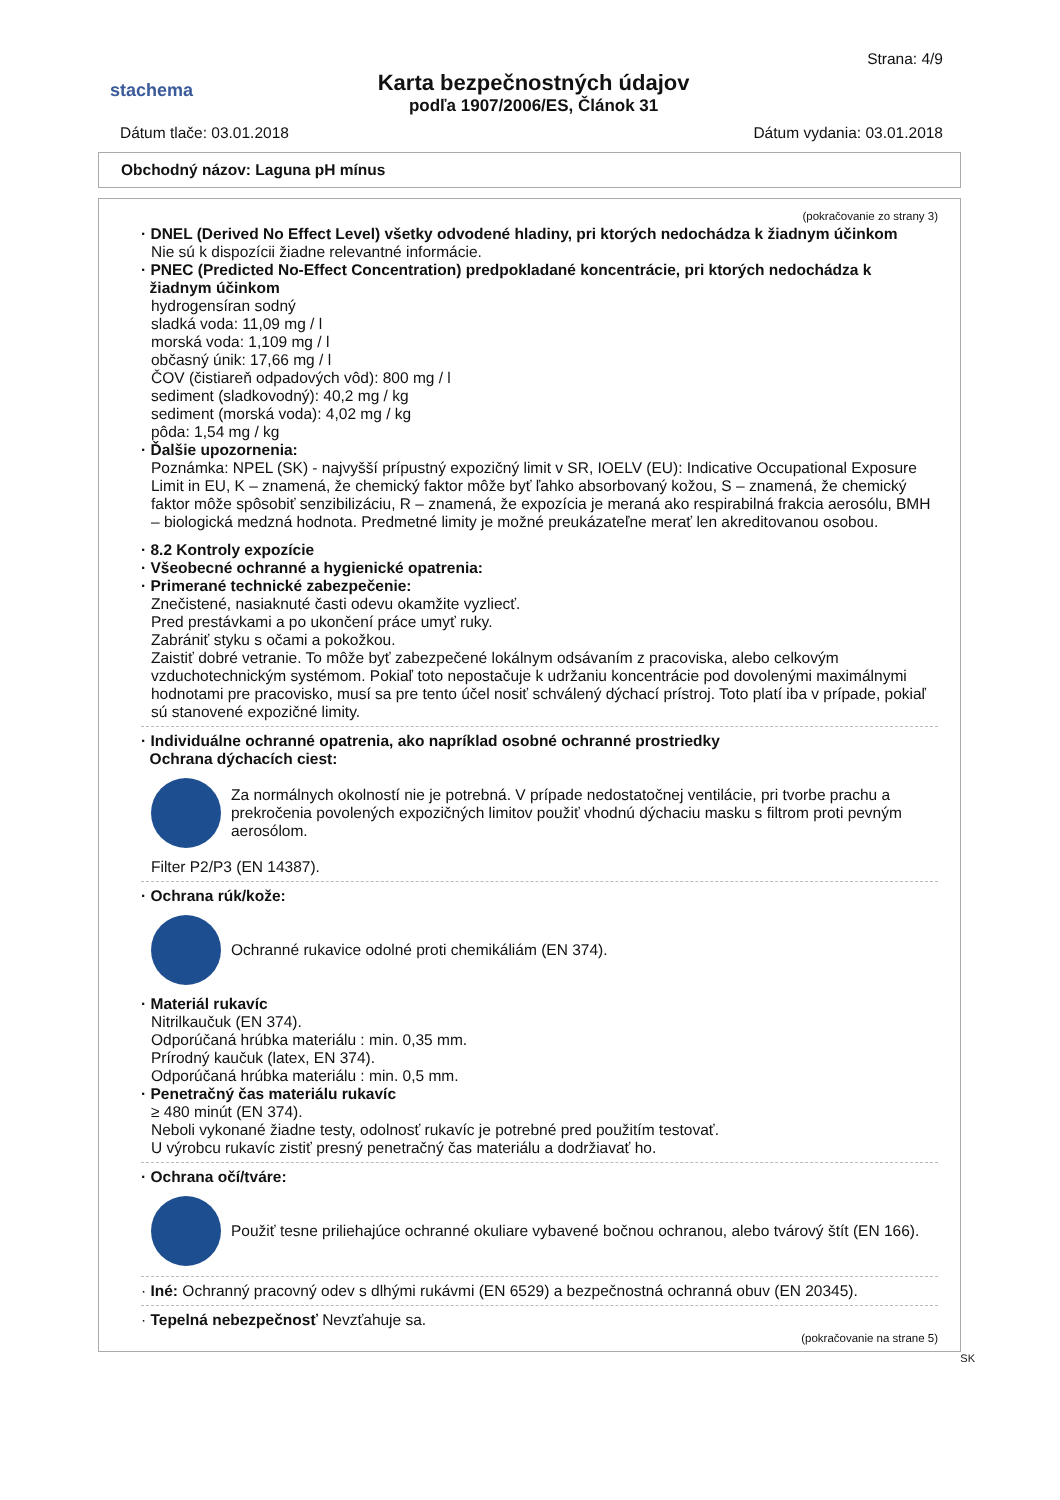stachema
Karta bezpečnostných údajov
podľa 1907/2006/ES, Článok 31
Strana: 4/9
Dátum tlače: 03.01.2018 Dátum vydania: 03.01.2018
Obchodný názov: Laguna pH mínus
(pokračovanie zo strany 3)
· DNEL (Derived No Effect Level) všetky odvodené hladiny, pri ktorých nedochádza k žiadnym účinkom
Nie sú k dispozícii žiadne relevantné informácie.
· PNEC (Predicted No-Effect Concentration) predpokladané koncentrácie, pri ktorých nedochádza k
žiadnym účinkom
hydrogensíran sodný
sladká voda: 11,09 mg / l
morská voda: 1,109 mg / l
občasný únik: 17,66 mg / l
ČOV (čistiareň odpadových vôd): 800 mg / l
sediment (sladkovodný): 40,2 mg / kg
sediment (morská voda): 4,02 mg / kg
pôda: 1,54 mg / kg
· Ďalšie upozornenia:
Poznámka: NPEL (SK) - najvyšší prípustný expozičný limit v SR, IOELV (EU): Indicative Occupational Exposure Limit in EU, K – znamená, že chemický faktor môže byť ľahko absorbovaný kožou, S – znamená, že chemický faktor môže spôsobiť senzibilizáciu, R – znamená, že expozícia je meraná ako respirabilná frakcia aerosólu, BMH – biologická medzná hodnota. Predmetné limity je možné preukázateľne merať len akreditovanou osobou.
· 8.2 Kontroly expozície
· Všeobecné ochranné a hygienické opatrenia:
· Primerané technické zabezpečenie:
Znečistené, nasiaknuté časti odevu okamžite vyzliecť.
Pred prestávkami a po ukončení práce umyť ruky.
Zabrániť styku s očami a pokožkou.
Zaistiť dobré vetranie. To môže byť zabezpečené lokálnym odsávaním z pracoviska, alebo celkovým vzduchotechnickým systémom. Pokiaľ toto nepostačuje k udržaniu koncentrácie pod dovolenými maximálnymi hodnotami pre pracovisko, musí sa pre tento účel nosiť schválený dýchací prístroj. Toto platí iba v prípade, pokiaľ sú stanovené expozičné limity.
· Individuálne ochranné opatrenia, ako napríklad osobné ochranné prostriedky
Ochrana dýchacích ciest:
Za normálnych okolností nie je potrebná. V prípade nedostatočnej ventilácie, pri tvorbe prachu a prekročenia povolených expozičných limitov použiť vhodnú dýchaciu masku s filtrom proti pevným aerosólom.
Filter P2/P3 (EN 14387).
· Ochrana rúk/kože:
Ochranné rukavice odolné proti chemikáliám (EN 374).
· Materiál rukavíc
Nitrilkaučuk (EN 374).
Odporúčaná hrúbka materiálu : min. 0,35 mm.
Prírodný kaučuk (latex, EN 374).
Odporúčaná hrúbka materiálu : min. 0,5 mm.
· Penetračný čas materiálu rukavíc
≥ 480 minút (EN 374).
Neboli vykonané žiadne testy, odolnosť rukavíc je potrebné pred použitím testovať.
U výrobcu rukavíc zistiť presný penetračný čas materiálu a dodržiavať ho.
· Ochrana očí/tváre:
Použiť tesne priliehajúce ochranné okuliare vybavené bočnou ochranou, alebo tvárový štít (EN 166).
· Iné: Ochranný pracovný odev s dlhými rukávmi (EN 6529) a bezpečnostná ochranná obuv (EN 20345).
· Tepelná nebezpečnosť Nevzťahuje sa.
(pokračovanie na strane 5)
SK